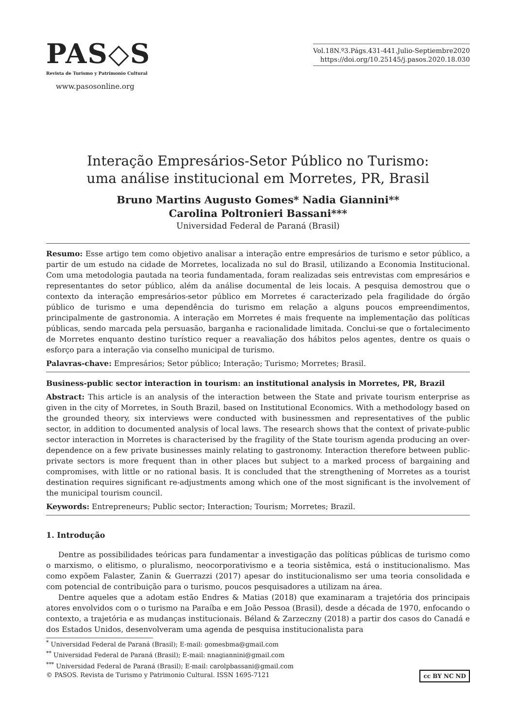PAS◇S
Revista de Turismo y Patrimonio Cultural
www.pasosonline.org
Vol.18N.º3.Págs.431-441.Julio-Septiembre2020
https://doi.org/10.25145/j.pasos.2020.18.030
Interação Empresários-Setor Público no Turismo:
uma análise institucional em Morretes, PR, Brasil
Bruno Martins Augusto Gomes* Nadia Giannini**
Carolina Poltronieri Bassani***
Universidad Federal de Paraná (Brasil)
Resumo: Esse artigo tem como objetivo analisar a interação entre empresários de turismo e setor público, a partir de um estudo na cidade de Morretes, localizada no sul do Brasil, utilizando a Economia Institucional. Com uma metodologia pautada na teoria fundamentada, foram realizadas seis entrevistas com empresários e representantes do setor público, além da análise documental de leis locais. A pesquisa demostrou que o contexto da interação empresários-setor público em Morretes é caracterizado pela fragilidade do órgão público de turismo e uma dependência do turismo em relação a alguns poucos empreendimentos, principalmente de gastronomia. A interação em Morretes é mais frequente na implementação das políticas públicas, sendo marcada pela persuasão, barganha e racionalidade limitada. Conclui-se que o fortalecimento de Morretes enquanto destino turístico requer a reavaliação dos hábitos pelos agentes, dentre os quais o esforço para a interação via conselho municipal de turismo.
Palavras-chave: Empresários; Setor público; Interação; Turismo; Morretes; Brasil.
Business-public sector interaction in tourism: an institutional analysis in Morretes, PR, Brazil
Abstract: This article is an analysis of the interaction between the State and private tourism enterprise as given in the city of Morretes, in South Brazil, based on Institutional Economics. With a methodology based on the grounded theory, six interviews were conducted with businessmen and representatives of the public sector, in addition to documented analysis of local laws. The research shows that the context of private-public sector interaction in Morretes is characterised by the fragility of the State tourism agenda producing an over-dependence on a few private businesses mainly relating to gastronomy. Interaction therefore between public-private sectors is more frequent than in other places but subject to a marked process of bargaining and compromises, with little or no rational basis. It is concluded that the strengthening of Morretes as a tourist destination requires significant re-adjustments among which one of the most significant is the involvement of the municipal tourism council.
Keywords: Entrepreneurs; Public sector; Interaction; Tourism; Morretes; Brazil.
1. Introdução
Dentre as possibilidades teóricas para fundamentar a investigação das políticas públicas de turismo como o marxismo, o elitismo, o pluralismo, neocorporativismo e a teoria sistêmica, está o institucionalismo. Mas como expõem Falaster, Zanin & Guerrazzi (2017) apesar do institucionalismo ser uma teoria consolidada e com potencial de contribuição para o turismo, poucos pesquisadores a utilizam na área.
Dentre aqueles que a adotam estão Endres & Matias (2018) que examinaram a trajetória dos principais atores envolvidos com o o turismo na Paraíba e em João Pessoa (Brasil), desde a década de 1970, enfocando o contexto, a trajetória e as mudanças institucionais. Béland & Zarzeczny (2018) a partir dos casos do Canadá e dos Estados Unidos, desenvolveram uma agenda de pesquisa institucionalista para
<sup>*</sup> Universidad Federal de Paraná (Brasil); E-mail: gomesbma@gmail.com
<sup>**</sup> Universidad Federal de Paraná (Brasil); E-mail: nnagiannini@gmail.com
<sup>***</sup> Universidad Federal de Paraná (Brasil); E-mail: carolpbassani@gmail.com
© PASOS. Revista de Turismo y Patrimonio Cultural. ISSN 1695-7121 cc BY NC ND